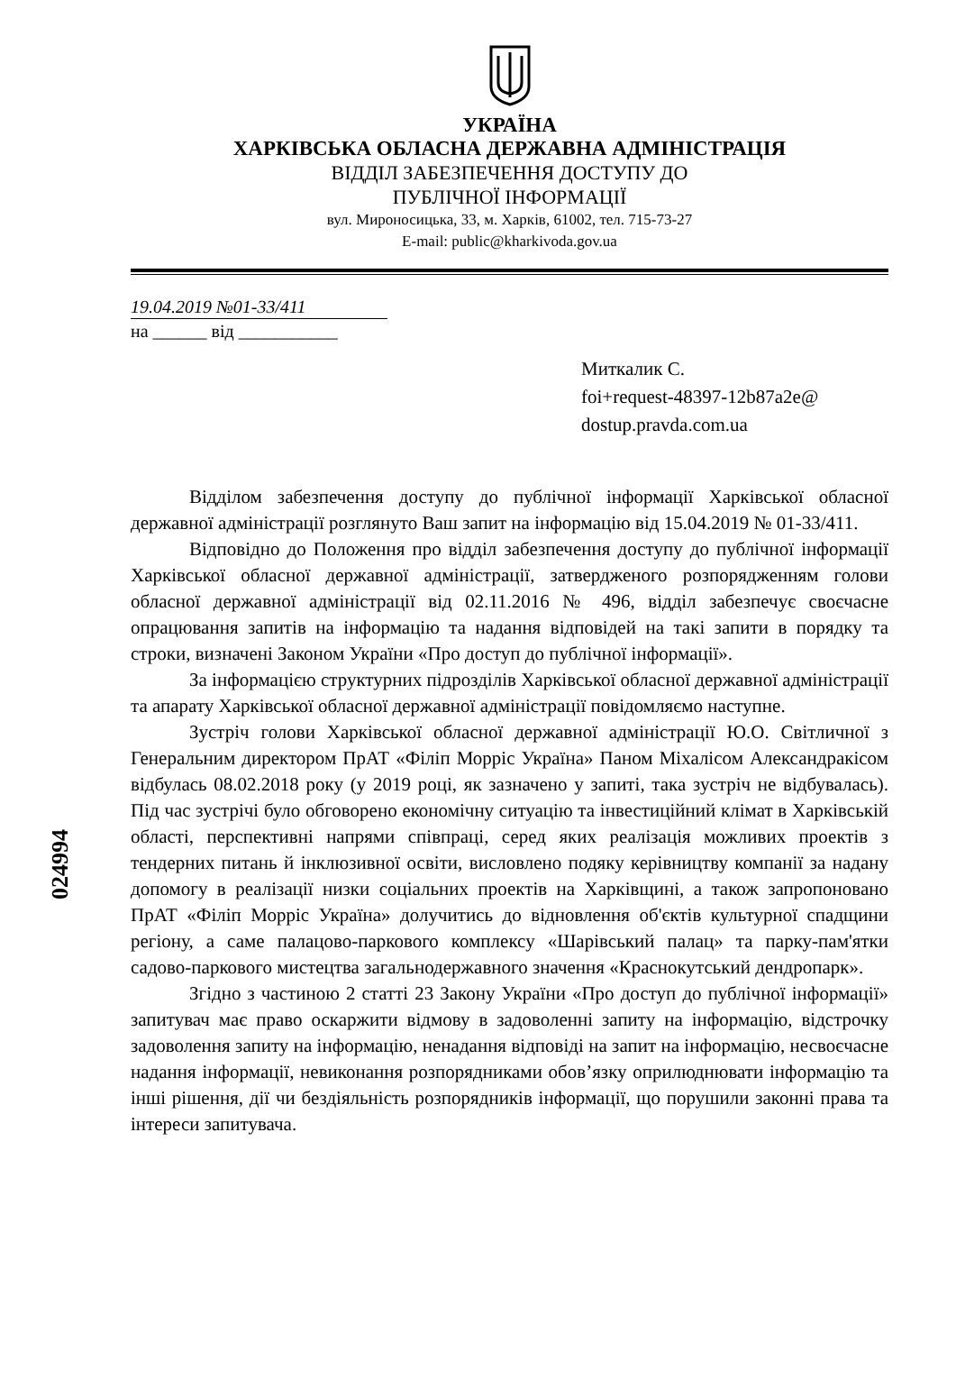УКРАЇНА
ХАРКІВСЬКА ОБЛАСНА ДЕРЖАВНА АДМІНІСТРАЦІЯ
ВІДДІЛ ЗАБЕЗПЕЧЕННЯ ДОСТУПУ ДО
ПУБЛІЧНОЇ ІНФОРМАЦІЇ
вул. Мироносицька, 33, м. Харків, 61002, тел. 715-73-27
E-mail: public@kharkivoda.gov.ua
19.04.2019 №01-33/411
на ______ від ___________
Миткалик С.
foi+request-48397-12b87a2e@
dostup.pravda.com.ua
Відділом забезпечення доступу до публічної інформації Харківської обласної державної адміністрації розглянуто Ваш запит на інформацію від 15.04.2019 № 01-33/411.
Відповідно до Положення про відділ забезпечення доступу до публічної інформації Харківської обласної державної адміністрації, затвердженого розпорядженням голови обласної державної адміністрації від 02.11.2016 № 496, відділ забезпечує своєчасне опрацювання запитів на інформацію та надання відповідей на такі запити в порядку та строки, визначені Законом України «Про доступ до публічної інформації».
За інформацією структурних підрозділів Харківської обласної державної адміністрації та апарату Харківської обласної державної адміністрації повідомляємо наступне.
Зустріч голови Харківської обласної державної адміністрації Ю.О. Світличної з Генеральним директором ПрАТ «Філіп Морріс Україна» Паном Міхалісом Александракісом відбулась 08.02.2018 року (у 2019 році, як зазначено у запиті, така зустріч не відбувалась). Під час зустрічі було обговорено економічну ситуацію та інвестиційний клімат в Харківській області, перспективні напрями співпраці, серед яких реалізація можливих проектів з тендерних питань й інклюзивної освіти, висловлено подяку керівництву компанії за надану допомогу в реалізації низки соціальних проектів на Харківщині, а також запропоновано ПрАТ «Філіп Морріс Україна» долучитись до відновлення об'єктів культурної спадщини регіону, а саме палацово-паркового комплексу «Шарівський палац» та парку-пам'ятки садово-паркового мистецтва загальнодержавного значення «Краснокутський дендропарк».
Згідно з частиною 2 статті 23 Закону України «Про доступ до публічної інформації» запитувач має право оскаржити відмову в задоволенні запиту на інформацію, відстрочку задоволення запиту на інформацію, ненадання відповіді на запит на інформацію, несвоєчасне надання інформації, невиконання розпорядниками обов’язку оприлюднювати інформацію та інші рішення, дії чи бездіяльність розпорядників інформації, що порушили законні права та інтереси запитувача.
024994